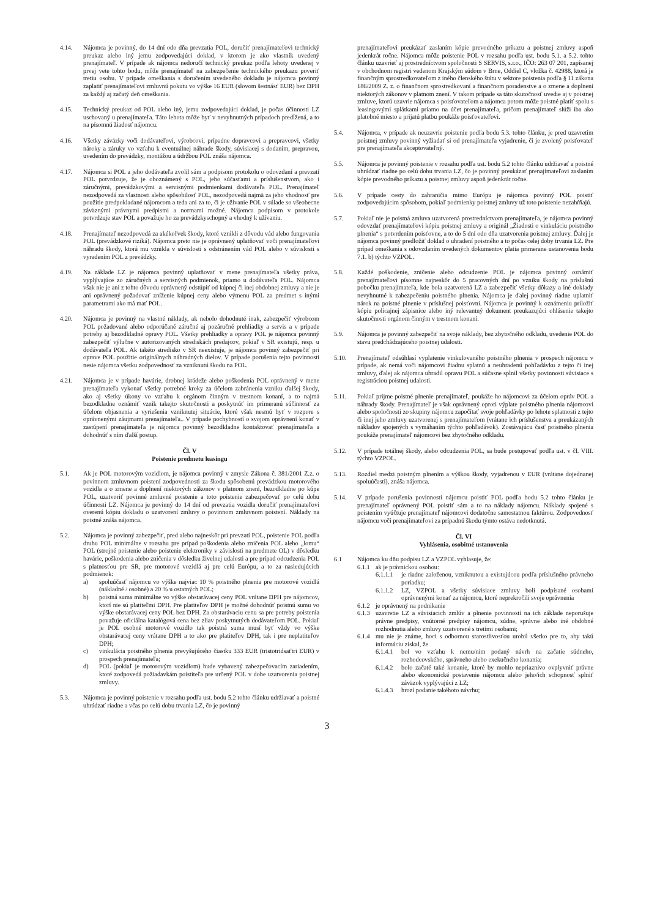4.14. Nájomca je povinný, do 14 dní odo dňa prevzatia POL, doručiť prenajímateľovi technický preukaz alebo iný jemu zodpovedajúci doklad, v ktorom je ako vlastník uvedený prenajímateľ. V prípade ak nájomca nedoručí technický preukaz podľa lehoty uvedenej v prvej vete tohto bodu, môže prenajímateľ na zabezpečenie technického preukazu poveriť tretiu osobu. V prípade omeškania s doručením uvedeného dokladu je nájomca povinný zaplatiť prenajímateľovi zmluvnú pokutu vo výške 16 EUR (slovom šestnásť EUR) bez DPH za každý aj začatý deň omeškania.
4.15. Technický preukaz od POL alebo iný, jemu zodpovedajúci doklad, je počas účinnosti LZ uschovaný u prenajímateľa. Táto lehota môže byť v nevyhnutných prípadoch predĺžená, a to na písomnú žiadosť nájomcu.
4.16. Všetky záväzky voči dodávateľovi, výrobcovi, prípadne dopravcovi a prepravcovi, všetky nároky a záruky vo vzťahu k eventuálnej náhrade škody, súvisiacej s dodaním, prepravou, uvedením do prevádzky, montážou a údržbou POL znáša nájomca.
4.17. Nájomca si POL a jeho dodávateľa zvolil sám a podpisom protokolu o odovzdaní a prevzatí POL potvrdzuje, že je oboznámený s POL, jeho súčasťami a príslušenstvom, ako i záručnými, prevádzkovými a servisnými podmienkami dodávateľa POL. Prenajímateľ nezodpovedá za vlastnosti alebo spôsobilosť POL, nezodpovedá najmä za jeho vhodnosť pre použitie predpokladané nájomcom a teda ani za to, či je užívanie POL v súlade so všeobecne záväznými právnymi predpismi a normami možné. Nájomca podpisom v protokole potvrdzuje stav POL a považuje ho za prevádzkyschopný a vhodný k užívaniu.
4.18. Prenajímateľ nezodpovedá za akékoľvek škody, ktoré vznikli z dôvodu vád alebo fungovania POL (prevádzkové riziká). Nájomca preto nie je oprávnený uplatňovať voči prenajímateľovi náhradu škody, ktorá mu vznikla v súvislosti s odstránením vád POL alebo v súvislosti s vyradením POL z prevádzky.
4.19. Na základe LZ je nájomca povinný uplatňovať v mene prenajímateľa všetky práva, vyplývajúce zo záručných a servisných podmienok, priamo u dodávateľa POL. Nájomca však nie je ani z tohto dôvodu oprávnený odstúpiť od kúpnej či inej obdobnej zmluvy a nie je ani oprávnený požadovať zníženie kúpnej ceny alebo výmenu POL za predmet s inými parametrami ako má mať POL.
4.20. Nájomca je povinný na vlastné náklady, ak nebolo dohodnuté inak, zabezpečiť výrobcom POL požadované alebo odporúčané záručné aj pozáručné prehliadky a servis a v prípade potreby aj bezodkladné opravy POL. Všetky prehliadky a opravy POL je nájomca povinný zabezpečiť výlučne v autorizovaných strediskách predajcov, pokiaľ v SR existujú, resp. u dodávateľa POL. Ak takéto stredisko v SR neexistuje, je nájomca povinný zabezpečiť pri oprave POL použitie originálnych náhradných dielov. V prípade porušenia tejto povinnosti nesie nájomca všetku zodpovednosť za vzniknutú škodu na POL.
4.21. Nájomca je v prípade havárie, drobnej krádeže alebo poškodenia POL oprávnený v mene prenajímateľa vykonať všetky potrebné kroky za účelom zabránenia vzniku ďalšej škody, ako aj všetky úkony vo vzťahu k orgánom činným v trestnom konaní, a to najmä bezodkladne oznámiť vznik takejto skutočnosti a poskytnúť im primeranú súčinnosť za účelom objasnenia a vyriešenia vzniknutej situácie, ktoré však nesmú byť v rozpore s oprávnenými záujmami prenajímateľa.. V prípade pochybností o svojom oprávnení konať v zastúpení prenajímateľa je nájomca povinný bezodkladne kontaktovať prenajímateľa a dohodnúť s ním ďalší postup.
Čl. V
Poistenie predmetu leasingu
5.1. Ak je POL motorovým vozidlom, je nájomca povinný v zmysle Zákona č. 381/2001 Z.z. o povinnom zmluvnom poistení zodpovednosti za škodu spôsobenú prevádzkou motorového vozidla a o zmene a doplnení niektorých zákonov v platnom znení, bezodkladne po kúpe POL, uzatvoriť povinné zmluvné poistenie a toto poistenie zabezpečovať po celú dobu účinnosti LZ. Nájomca je povinný do 14 dní od prevzatia vozidla doručiť prenajímateľovi overenú kópiu dokladu o uzatvorení zmluvy o povinnom zmluvnom poistení. Náklady na poistné znáša nájomca.
5.2. Nájomca je povinný zabezpečiť, pred alebo najneskôr pri prevzatí POL, poistenie POL podľa druhu POL minimálne v rozsahu pre prípad poškodenia alebo zničenia POL alebo „lomu“ POL (strojné poistenie alebo poistenie elektroniky v závislosti na predmete OL) v dôsledku havárie, poškodenia alebo zničenia v dôsledku živelnej udalosti a pre prípad odcudzenia POL s platnosťou pre SR, pre motorové vozidlá aj pre celú Európu, a to za nasledujúcich podmienok:
a) spoluúčasť nájomcu vo výške najviac 10 % poistného plnenia pre motorové vozidlá (nákladné / osobné) a 20 % u ostatných POL;
b) poistná suma minimálne vo výške obstarávacej ceny POL vrátane DPH pre nájomcov, ktorí nie sú platiteľmi DPH. Pre platiteľov DPH je možné dohodnúť poistnú sumu vo výške obstarávacej ceny POL bez DPH. Za obstarávaciu cenu sa pre potreby poistenia považuje oficiálna katalógová cena bez zliav poskytnutých dodávateľom POL. Pokiaľ je POL osobné motorové vozidlo tak poistná suma musí byť vždy vo výške obstarávacej ceny vrátane DPH a to ako pre platiteľov DPH, tak i pre neplatiteľov DPH;
c) vinkulácia poistného plnenia prevyšujúceho čiastku 333 EUR (tristotridsaťtri EUR) v prospech prenajímateľa;
d) POL (pokiaľ je motorovým vozidlom) bude vybavený zabezpečovacím zariadením, ktoré zodpovedá požiadavkám poistiteľa pre určený POL v dobe uzatvorenia poistnej zmluvy.
5.3. Nájomca je povinný poistenie v rozsahu podľa ust. bodu 5.2 tohto článku udržiavať a poistné uhrádzať riadne a včas po celú dobu trvania LZ, čo je povinný
prenajímateľovi preukázať zaslaním kópie prevodného príkazu a poistnej zmluvy aspoň jedenkrát ročne. Nájomca môže poistenie POL v rozsahu podľa ust. bodu 5.1. a 5.2. tohto článku uzavrieť aj prostredníctvom spoločnosti S SERVIS, s.r.o., IČO: 263 07 201, zapísanej v obchodnom registri vedenom Krajským súdom v Brne, Oddiel C, vložka č. 42988, ktorá je finančným sprostredkovateľom z iného členského štátu v sektore poistenia podľa § 11 zákona 186/2009 Z. z. o finančnom sprostredkovaní a finančnom poradenstve a o zmene a doplnení niektorých zákonov v platnom znení. V takom prípade sa táto skutočnosť uvedie aj v poistnej zmluve, ktorú uzavrie nájomca s poisťovateľom a nájomca potom môže poistné platiť spolu s leasingovými splátkami priamo na účet prenajímateľa, pričom prenajímateľ slúži iba ako platobné miesto a prijatú platbu poukáže poisťovateľovi.
5.4. Nájomca, v prípade ak neuzavrie poistenie podľa bodu 5.3. tohto článku, je pred uzavretím poistnej zmluvy povinný vyžiadať si od prenajímateľa vyjadrenie, či je zvolený poisťovateľ pre prenajímateľa akceptovateľný.
5.5. Nájomca je povinný poistenie v rozsahu podľa ust. bodu 5.2 tohto článku udržiavať a poistné uhrádzať riadne po celú dobu trvania LZ, čo je povinný preukázať prenajímateľovi zaslaním kópie prevodného príkazu a poistnej zmluvy aspoň jedenkrát ročne.
5.6. V prípade cesty do zahraničia mimo Európu je nájomca povinný POL poistiť zodpovedajúcim spôsobom, pokiaľ podmienky poistnej zmluvy už toto poistenie nezahŕňajú.
5.7. Pokiaľ nie je poistná zmluva uzatvorená prostredníctvom prenajímateľa, je nájomca povinný odovzdať prenajímateľovi kópiu poistnej zmluvy a originál „Žiadosti o vinkuláciu poistného plnenia“ s potvrdením poisťovne, a to do 5 dní odo dňa uzatvorenia poistnej zmluvy. Ďalej je nájomca povinný predložiť doklad o uhradení poistného a to počas celej doby trvania LZ. Pre prípad omeškania s odovzdaním uvedených dokumentov platia primerane ustanovenia bodu 7.1. b) týchto VZPOL.
5.8. Každé poškodenie, zničenie alebo odcudzenie POL je nájomca povinný oznámiť prenajímateľovi písomne najneskôr do 5 pracovných dní po vzniku škody na príslušnú pobočku prenajímateľa, kde bola uzatvorená LZ a zabezpečiť všetky dôkazy a iné doklady nevyhnutné k zabezpečeniu poistného plnenia. Nájomca je ďalej povinný riadne uplatniť nárok na poistné plnenie v príslušnej poisťovni. Nájomca je povinný k oznámeniu priložiť kópiu policajnej zápisnice alebo iný relevantný dokument preukazujúci ohlásenie takejto skutočnosti orgánom činným v trestnom konaní.
5.9. Nájomca je povinný zabezpečiť na svoje náklady, bez zbytočného odkladu, uvedenie POL do stavu predchádzajúceho poistnej udalosti.
5.10. Prenajímateľ odsúhlasí vyplatenie vinkulovaného poistného plnenia v prospech nájomcu v prípade, ak nemá voči nájomcovi žiadnu splatnú a neuhradenú pohľadávku z tejto či inej zmluvy, ďalej ak nájomca uhradil opravu POL a súčasne splnil všetky povinnosti súvisiace s registráciou poistnej udalosti.
5.11. Pokiaľ prijme poistné plnenie prenajímateľ, poukáže ho nájomcovi za účelom opráv POL a náhrady škody. Prenajímateľ je však oprávnený oproti výplate poistného plnenia nájomcovi alebo spoločnosti zo skupiny nájomcu započítať svoje pohľadávky po lehote splatnosti z tejto či inej jeho zmluvy uzatvorenej s prenajímateľom (vrátane ich príslušenstva a preukázaných nákladov spojených s vymáhaním týchto pohľadávok). Zostávajúcu časť poistného plnenia poukáže prenajímateľ nájomcovi bez zbytočného odkladu.
5.12. V prípade totálnej škody, alebo odcudzenia POL, sa bude postupovať podľa ust. v čl. VIII. týchto VZPOL.
5.13. Rozdiel medzi poistným plnením a výškou škody, vyjadrenou v EUR (vrátane dojednanej spoluúčasti), znáša nájomca.
5.14. V prípade porušenia povinnosti nájomcu poistiť POL podľa bodu 5.2 tohto článku je prenajímateľ oprávnený POL poistiť sám a to na náklady nájomcu. Náklady spojené s poistením vyúčtuje prenajímateľ nájomcovi dodatočne samostatnou faktúrou. Zodpovednosť nájomcu voči prenajímateľovi za prípadnú škodu týmto ostáva nedotknutá.
Čl. VI
Vyhlásenia, osobitné ustanovenia
6.1 Nájomca ku dňu podpisu LZ a VZPOL vyhlasuje, že:
6.1.1
ak je právnickou osobou:
6.1.1.1
je riadne založenou, vzniknutou a existujúcou podľa príslušného právneho poriadku;
6.1.1.2
LZ, VZPOL a všetky súvisiace zmluvy boli podpísané osobami oprávnenými konať za nájomcu, ktoré neprekročili svoje oprávnenia
6.1.2
je oprávnený na podnikanie
6.1.3
uzavretie LZ a súvisiacich zmlúv a plnenie povinností na ich základe neporušuje právne predpisy, vnútorné predpisy nájomcu, súdne, správne alebo iné obdobné rozhodnutia alebo zmluvy uzatvorené s tretími osobami;
6.1.4
mu nie je známe, hoci s odbornou starostlivosťou urobil všetko pre to, aby takú informáciu získal, že
6.1.4.1
bol vo vzťahu k nemu/nim podaný návrh na začatie súdneho, rozhodcovského, správneho alebo exekučného konania;
6.1.4.2
bolo začaté také konanie, ktoré by mohlo nepriaznivo ovplyvniť právne alebo ekonomické postavenie nájomcu alebo jeho/ich schopnosť splniť záväzok vyplývajúci z LZ;
6.1.4.3
hrozí podanie takéhoto návrhu;
3